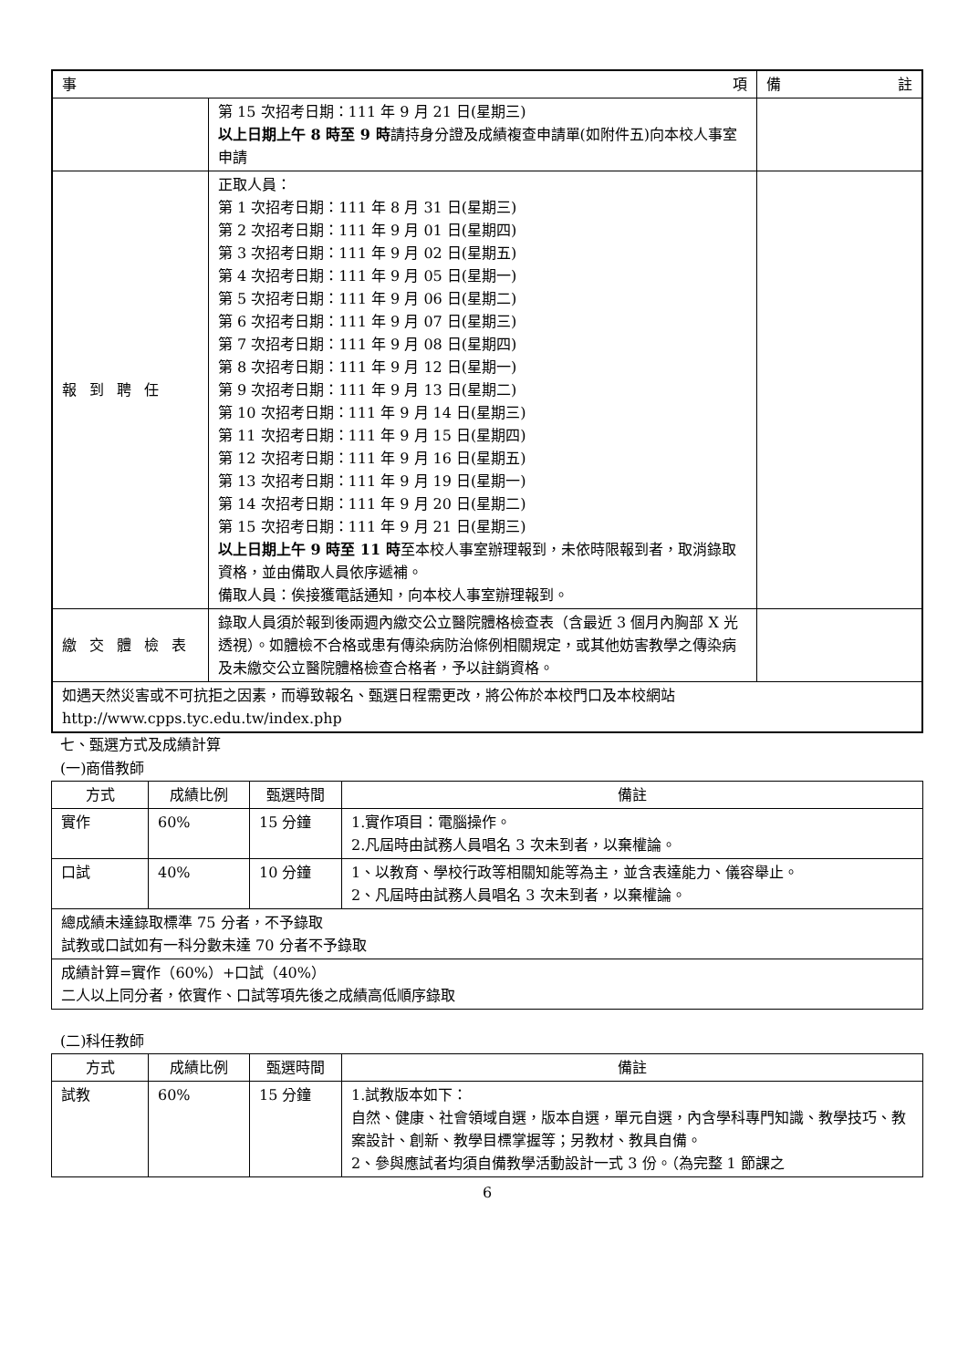| 事 項 | | 備 註 |
| --- | --- | --- |
| | 第 15 次招考日期：111 年 9 月 21 日(星期三) 以上日期上午 8 時至 9 時 請持身分證及成績複查申請單(如附件五)向本校人事室申請 | |
| 報到聘任 | 正取人員： 第 1 次招考日期：111 年 8 月 31 日(星期三) 第 2 次招考日期：111 年 9 月 01 日(星期四) 第 3 次招考日期：111 年 9 月 02 日(星期五) 第 4 次招考日期：111 年 9 月 05 日(星期一) 第 5 次招考日期：111 年 9 月 06 日(星期二) 第 6 次招考日期：111 年 9 月 07 日(星期三) 第 7 次招考日期：111 年 9 月 08 日(星期四) 第 8 次招考日期：111 年 9 月 12 日(星期一) 第 9 次招考日期：111 年 9 月 13 日(星期二) 第 10 次招考日期：111 年 9 月 14 日(星期三) 第 11 次招考日期：111 年 9 月 15 日(星期四) 第 12 次招考日期：111 年 9 月 16 日(星期五) 第 13 次招考日期：111 年 9 月 19 日(星期一) 第 14 次招考日期：111 年 9 月 20 日(星期二) 第 15 次招考日期：111 年 9 月 21 日(星期三) 以上日期上午 9 時至 11 時 至本校人事室辦理報到，未依時限報到者，取消錄取資格，並由備取人員依序遞補。 備取人員：俟接獲電話通知，向本校人事室辦理報到。 | |
| 繳交體檢表 | 錄取人員須於報到後兩週內繳交公立醫院體格檢查表（含最近 3 個月內胸部 X 光透視）。如體檢不合格或患有傳染病防治條例相關規定，或其他妨害教學之傳染病及未繳交公立醫院體格檢查合格者，予以註銷資格。 | |
| 如遇天然災害或不可抗拒之因素，而導致報名、甄選日程需更改，將公佈於本校門口及本校網站 http://www.cpps.tyc.edu.tw/index.php | | |
七、甄選方式及成績計算
(一)商借教師
| 方式 | 成績比例 | 甄選時間 | 備註 |
| --- | --- | --- | --- |
| 實作 | 60% | 15 分鐘 | 1.實作項目：電腦操作。 2.凡屆時由試務人員唱名 3 次未到者，以棄權論。 |
| 口試 | 40% | 10 分鐘 | 1、以教育、學校行政等相關知能等為主，並含表達能力、儀容舉止。 2、凡屆時由試務人員唱名 3 次未到者，以棄權論。 |
| 總成績未達錄取標準 75 分者，不予錄取 試教或口試如有一科分數未達 70 分者不予錄取 | | | |
| 成績計算=實作（60%）+口試（40%） 二人以上同分者，依實作、口試等項先後之成績高低順序錄取 | | | |
(二)科任教師
| 方式 | 成績比例 | 甄選時間 | 備註 |
| --- | --- | --- | --- |
| 試教 | 60% | 15 分鐘 | 1.試教版本如下： 自然、健康、社會領域自選，版本自選，單元自選，內含學科專門知識、教學技巧、教案設計、創新、教學目標掌握等；另教材、教具自備。 2、參與應試者均須自備教學活動設計一式 3 份。（為完整 1 節課之 |
6